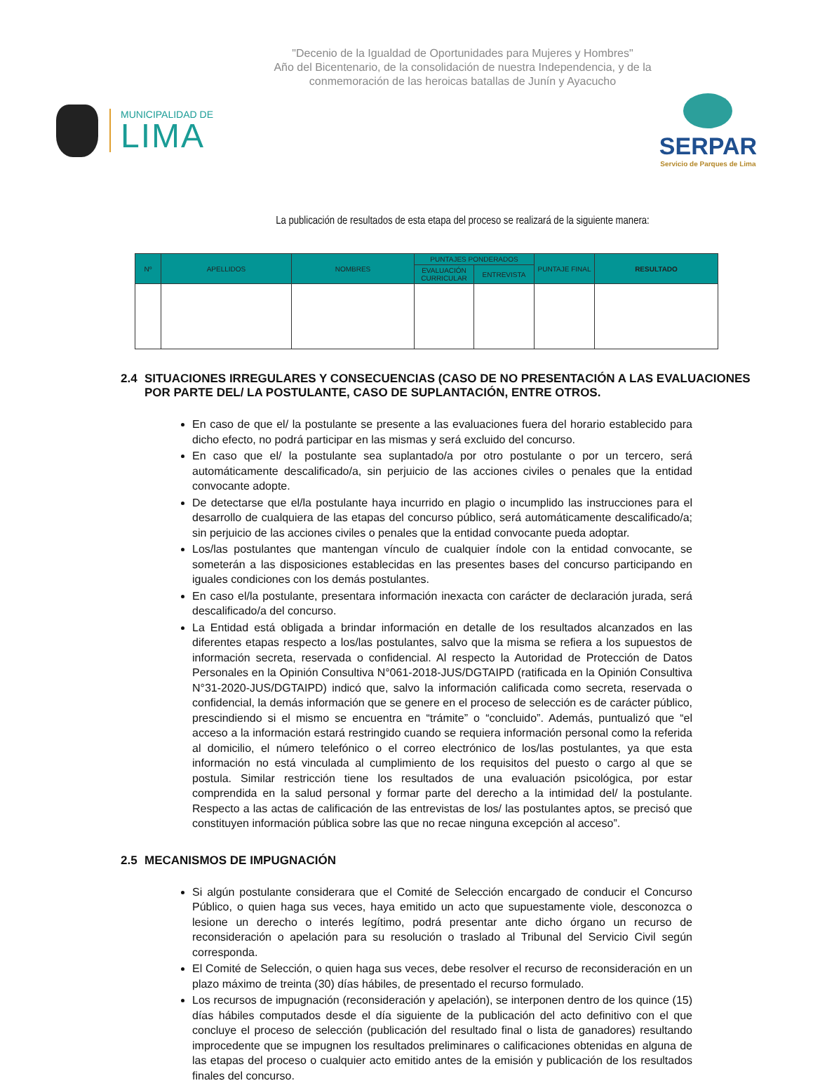"Decenio de la Igualdad de Oportunidades para Mujeres y Hombres"
Año del Bicentenario, de la consolidación de nuestra Independencia, y de la
conmemoración de las heroicas batallas de Junín y Ayacucho
MUNICIPALIDAD DE
LIMA
SERPAR
Servicio de Parques de Lima
La publicación de resultados de esta etapa del proceso se realizará de la siguiente manera:
| Nº | APELLIDOS | NOMBRES | PUNTAJES PONDERADOS | | PUNTAJE FINAL | RESULTADO |
| --- | --- | --- | --- | --- | --- | --- |
| | | | EVALUACIÓN CURRICULAR | ENTREVISTA | | |
2.4 SITUACIONES IRREGULARES Y CONSECUENCIAS (CASO DE NO PRESENTACIÓN A LAS EVALUACIONES POR PARTE DEL/ LA POSTULANTE, CASO DE SUPLANTACIÓN, ENTRE OTROS.
En caso de que el/ la postulante se presente a las evaluaciones fuera del horario establecido para dicho efecto, no podrá participar en las mismas y será excluido del concurso.
En caso que el/ la postulante sea suplantado/a por otro postulante o por un tercero, será automáticamente descalificado/a, sin perjuicio de las acciones civiles o penales que la entidad convocante adopte.
De detectarse que el/la postulante haya incurrido en plagio o incumplido las instrucciones para el desarrollo de cualquiera de las etapas del concurso público, será automáticamente descalificado/a; sin perjuicio de las acciones civiles o penales que la entidad convocante pueda adoptar.
Los/las postulantes que mantengan vínculo de cualquier índole con la entidad convocante, se someterán a las disposiciones establecidas en las presentes bases del concurso participando en iguales condiciones con los demás postulantes.
En caso el/la postulante, presentara información inexacta con carácter de declaración jurada, será descalificado/a del concurso.
La Entidad está obligada a brindar información en detalle de los resultados alcanzados en las diferentes etapas respecto a los/las postulantes, salvo que la misma se refiera a los supuestos de información secreta, reservada o confidencial. Al respecto la Autoridad de Protección de Datos Personales en la Opinión Consultiva N°061-2018-JUS/DGTAIPD (ratificada en la Opinión Consultiva N°31-2020-JUS/DGTAIPD) indicó que, salvo la información calificada como secreta, reservada o confidencial, la demás información que se genere en el proceso de selección es de carácter público, prescindiendo si el mismo se encuentra en “trámite” o “concluido”. Además, puntualizó que “el acceso a la información estará restringido cuando se requiera información personal como la referida al domicilio, el número telefónico o el correo electrónico de los/las postulantes, ya que esta información no está vinculada al cumplimiento de los requisitos del puesto o cargo al que se postula. Similar restricción tiene los resultados de una evaluación psicológica, por estar comprendida en la salud personal y formar parte del derecho a la intimidad del/ la postulante. Respecto a las actas de calificación de las entrevistas de los/ las postulantes aptos, se precisó que constituyen información pública sobre las que no recae ninguna excepción al acceso”.
2.5 MECANISMOS DE IMPUGNACIÓN
Si algún postulante considerara que el Comité de Selección encargado de conducir el Concurso Público, o quien haga sus veces, haya emitido un acto que supuestamente viole, desconozca o lesione un derecho o interés legítimo, podrá presentar ante dicho órgano un recurso de reconsideración o apelación para su resolución o traslado al Tribunal del Servicio Civil según corresponda.
El Comité de Selección, o quien haga sus veces, debe resolver el recurso de reconsideración en un plazo máximo de treinta (30) días hábiles, de presentado el recurso formulado.
Los recursos de impugnación (reconsideración y apelación), se interponen dentro de los quince (15) días hábiles computados desde el día siguiente de la publicación del acto definitivo con el que concluye el proceso de selección (publicación del resultado final o lista de ganadores) resultando improcedente que se impugnen los resultados preliminares o calificaciones obtenidas en alguna de las etapas del proceso o cualquier acto emitido antes de la emisión y publicación de los resultados finales del concurso.